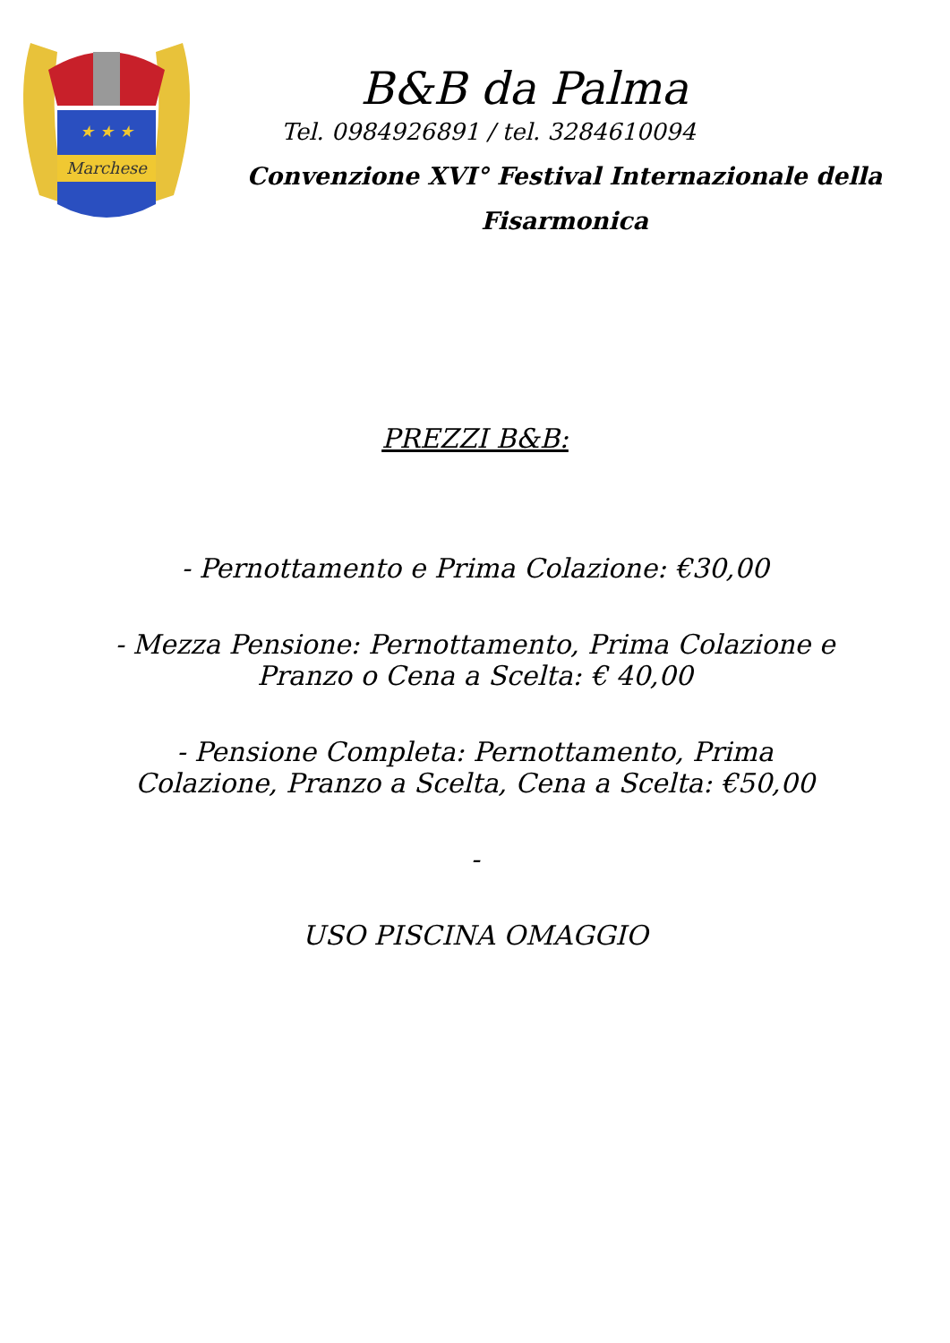Marchese
★ ★ ★
B&B da Palma
Tel. 0984926891 / tel. 3284610094
Convenzione XVI° Festival Internazionale della
Fisarmonica
PREZZI B&B:
- Pernottamento e Prima Colazione: €30,00
- Mezza Pensione: Pernottamento, Prima Colazione e
Pranzo o Cena a Scelta: € 40,00
- Pensione Completa: Pernottamento, Prima
Colazione, Pranzo a Scelta, Cena a Scelta: €50,00
-
USO PISCINA OMAGGIO